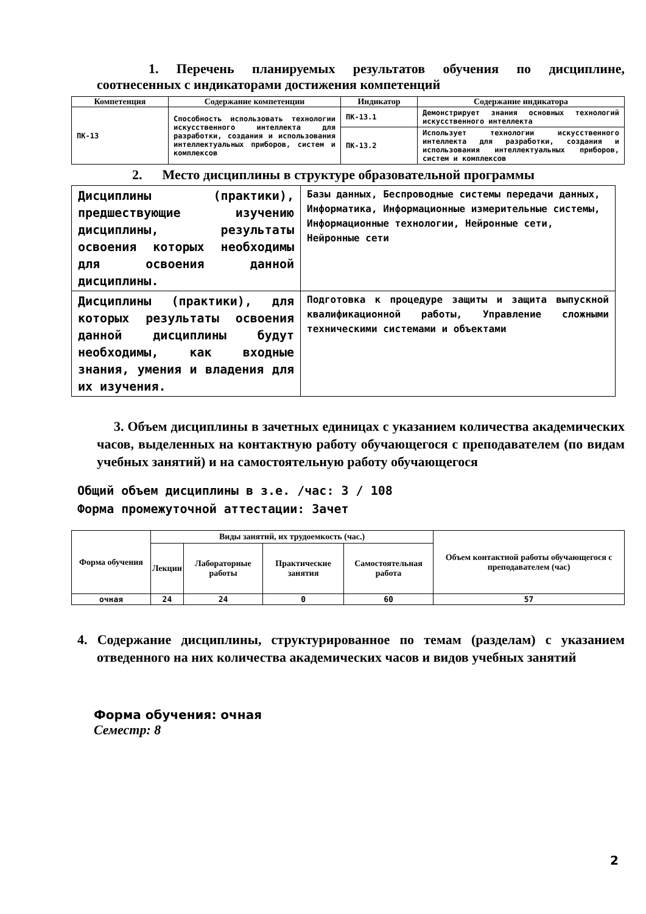1. Перечень планируемых результатов обучения по дисциплине, соотнесенных с индикаторами достижения компетенций
| Компетенция | Содержание компетенции | Индикатор | Содержание индикатора |
| --- | --- | --- | --- |
| ПК-13 | Способность использовать технологии искусственного интеллекта для разработки, создания и использования интеллектуальных приборов, систем и комплексов | ПК-13.1 | Демонстрирует знания основных технологий искусственного интеллекта |
| | | ПК-13.2 | Использует технологии искусственного интеллекта для разработки, создания и использования интеллектуальных приборов, систем и комплексов |
2. Место дисциплины в структуре образовательной программы
| Дисциплины (практики), предшествующие изучению дисциплины, результаты освоения которых необходимы для освоения данной дисциплины. | Базы данных, Беспроводные системы передачи данных, Информатика, Информационные измерительные системы, Информационные технологии, Нейронные сети, Нейронные сети |
| Дисциплины (практики), для которых результаты освоения данной дисциплины будут необходимы, как входные знания, умения и владения для их изучения. | Подготовка к процедуре защиты и защита выпускной квалификационной работы, Управление сложными техническими системами и объектами |
3. Объем дисциплины в зачетных единицах с указанием количества академических часов, выделенных на контактную работу обучающегося с преподавателем (по видам учебных занятий) и на самостоятельную работу обучающегося
Общий объем дисциплины в з.е. /час: 3 / 108
Форма промежуточной аттестации: Зачет
| Форма обучения | Виды занятий, их трудоемкость (час.) | | | | Объем контактной работы обучающегося с преподавателем (час) |
| --- | --- | --- | --- | --- | --- |
| | Лекции | Лабораторные работы | Практические занятия | Самостоятельная работа | |
| очная | 24 | 24 | 0 | 60 | 57 |
4. Содержание дисциплины, структурированное по темам (разделам) с указанием отведенного на них количества академических часов и видов учебных занятий
Форма обучения: очная
Семестр: 8
2